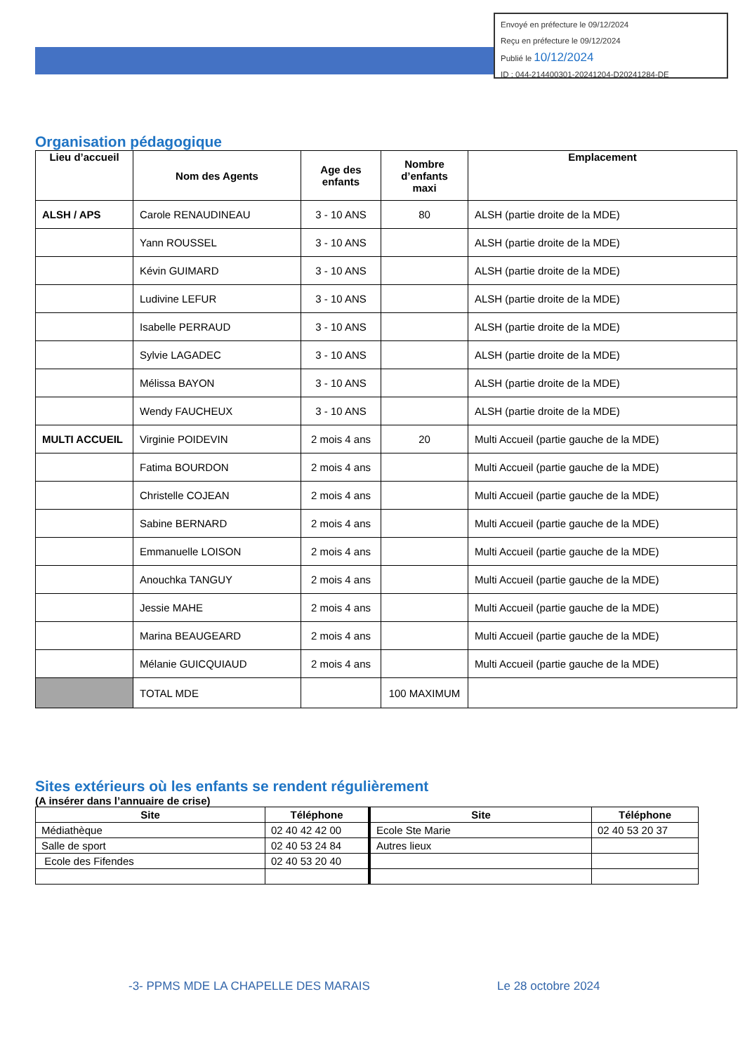Envoyé en préfecture le 09/12/2024
Reçu en préfecture le 09/12/2024
Publié le 10/12/2024
ID : 044-214400301-20241204-D20241284-DE
Organisation pédagogique
| Lieu d’accueil | Nom des Agents | Age des enfants | Nombre d’enfants maxi | Emplacement |
| ALSH / APS | Carole RENAUDINEAU | 3 - 10 ANS | 80 | ALSH (partie droite de la MDE) |
| | Yann ROUSSEL | 3 - 10 ANS | | ALSH (partie droite de la MDE) |
| | Kévin GUIMARD | 3 - 10 ANS | | ALSH (partie droite de la MDE) |
| | Ludivine LEFUR | 3 - 10 ANS | | ALSH (partie droite de la MDE) |
| | Isabelle PERRAUD | 3 - 10 ANS | | ALSH (partie droite de la MDE) |
| | Sylvie LAGADEC | 3 - 10 ANS | | ALSH (partie droite de la MDE) |
| | Mélissa BAYON | 3 - 10 ANS | | ALSH (partie droite de la MDE) |
| | Wendy FAUCHEUX | 3 - 10 ANS | | ALSH (partie droite de la MDE) |
| MULTI ACCUEIL | Virginie POIDEVIN | 2 mois 4 ans | 20 | Multi Accueil (partie gauche de la MDE) |
| | Fatima BOURDON | 2 mois 4 ans | | Multi Accueil (partie gauche de la MDE) |
| | Christelle COJEAN | 2 mois 4 ans | | Multi Accueil (partie gauche de la MDE) |
| | Sabine BERNARD | 2 mois 4 ans | | Multi Accueil (partie gauche de la MDE) |
| | Emmanuelle LOISON | 2 mois 4 ans | | Multi Accueil (partie gauche de la MDE) |
| | Anouchka TANGUY | 2 mois 4 ans | | Multi Accueil (partie gauche de la MDE) |
| | Jessie MAHE | 2 mois 4 ans | | Multi Accueil (partie gauche de la MDE) |
| | Marina BEAUGEARD | 2 mois 4 ans | | Multi Accueil (partie gauche de la MDE) |
| | Mélanie GUICQUIAUD | 2 mois 4 ans | | Multi Accueil (partie gauche de la MDE) |
| | TOTAL MDE | | 100 MAXIMUM | |
Sites extérieurs où les enfants se rendent régulièrement
(A insérer dans l’annuaire de crise)
| Site | Téléphone | Site | Téléphone |
| --- | --- | --- | --- |
| Médiathèque | 02 40 42 42 00 | Ecole Ste Marie | 02 40 53 20 37 |
| Salle de sport | 02 40 53 24 84 | Autres lieux | |
| Ecole des Fifendes | 02 40 53 20 40 | | |
-3- PPMS MDE LA CHAPELLE DES MARAIS
Le 28 octobre 2024